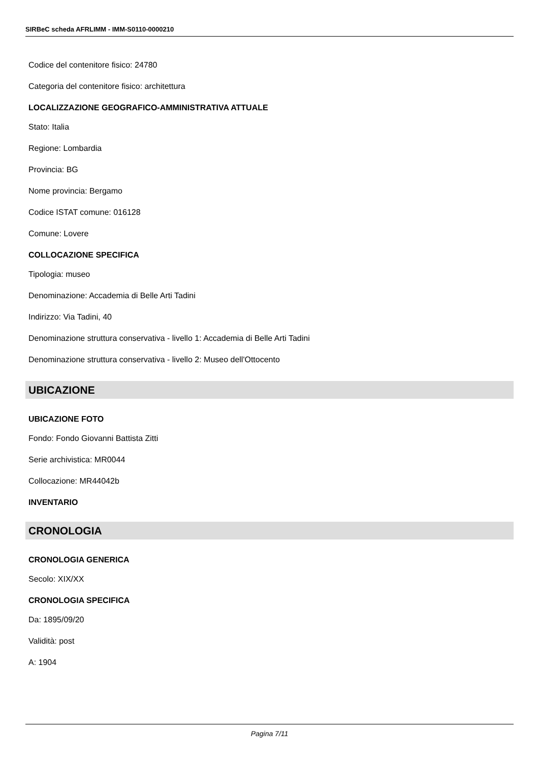SIRBeC scheda AFRLIMM - IMM-S0110-0000210
Codice del contenitore fisico: 24780
Categoria del contenitore fisico: architettura
LOCALIZZAZIONE GEOGRAFICO-AMMINISTRATIVA ATTUALE
Stato: Italia
Regione: Lombardia
Provincia: BG
Nome provincia: Bergamo
Codice ISTAT comune: 016128
Comune: Lovere
COLLOCAZIONE SPECIFICA
Tipologia: museo
Denominazione: Accademia di Belle Arti Tadini
Indirizzo: Via Tadini, 40
Denominazione struttura conservativa - livello 1: Accademia di Belle Arti Tadini
Denominazione struttura conservativa - livello 2: Museo dell'Ottocento
UBICAZIONE
UBICAZIONE FOTO
Fondo: Fondo Giovanni Battista Zitti
Serie archivistica: MR0044
Collocazione: MR44042b
INVENTARIO
CRONOLOGIA
CRONOLOGIA GENERICA
Secolo: XIX/XX
CRONOLOGIA SPECIFICA
Da: 1895/09/20
Validità: post
A: 1904
Pagina 7/11